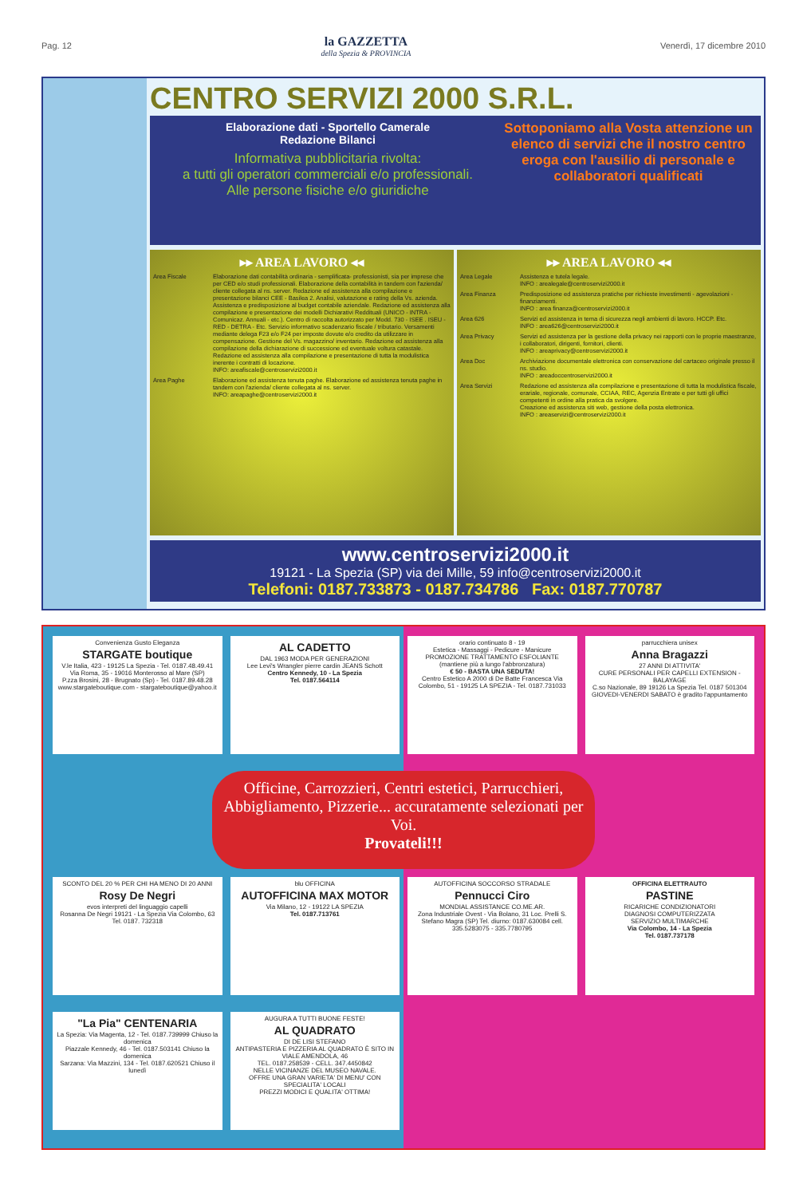Pag. 12
la GAZZETTA
della Spezia & PROVINCIA
Venerdì, 17 dicembre 2010
CENTRO SERVIZI 2000 S.R.L.
Elaborazione dati - Sportello Camerale
Redazione Bilanci
Informativa pubblicitaria rivolta:
a tutti gli operatori commerciali e/o professionali.
Alle persone fisiche e/o giuridiche
Sottoponiamo alla Vosta attenzione un elenco di servizi che il nostro centro eroga con l'ausilio di personale e collaboratori qualificati
▸▸ AREA LAVORO ◂◂
Area Fiscale Elaborazione dati contabilità ordinaria - semplificata- professionisti, sia per imprese che per CED e/o studi professionali. Elaborazione della contabilità in tandem con l'azienda/ cliente collegata al ns. server. Redazione ed assistenza alla compilazione e presentazione bilanci CEE - Basilea 2. Analisi, valutazione e rating della Vs. azienda. Assistenza e predisposizione al budget contabile aziendale. Redazione ed assistenza alla compilazione e presentazione dei modelli Dichiarativi Reddituali (UNICO - INTRA - Comunicaz. Annuali - etc.). Centro di raccolta autorizzato per Modd. 730 - ISEE . ISEU - RED - DETRA - Etc. Servizio informativo scadenzario fiscale / tributario. Versamenti mediante delega F23 e/o F24 per imposte dovute e/o credito da utilizzare in compensazione. Gestione del Vs. magazzino/ inventario. Redazione ed assistenza alla compilazione della dichiarazione di successione ed eventuale voltura catastale. Redazione ed assistenza alla compilazione e presentazione di tutta la modulistica inerente i contratti di locazione.
INFO: areafiscale@centroservizi2000.it
Area Paghe Elaborazione ed assistenza tenuta paghe. Elaborazione ed assistenza tenuta paghe in tandem con l'azienda/ cliente collegata al ns. server.
INFO: areapaghe@centroservizi2000.it
▸▸ AREA LAVORO ◂◂
Area Legale Assistenza e tutela legale.
INFO : arealegale@centroservizi2000.it
Area Finanza Predisposizione ed assistenza pratiche per richieste investimenti - agevolazioni - finanziamenti.
INFO : area finanza@centroservizi2000.it
Area 626 Servizi ed assistenza in tema di sicurezza negli ambienti di lavoro. HCCP. Etc.
INFO : area626@centroservizi2000.it
Area Privacy Servizi ed assistenza per la gestione della privacy nei rapporti con le proprie maestranze, i collaboratori, dirigenti, fornitori, clienti.
INFO : areaprivacy@centroservizi2000.it
Area Doc Archiviazione documentale elettronica con conservazione del cartaceo originale presso il ns. studio.
INFO : areadoccentroservizi2000.it
Area Servizi Redazione ed assistenza alla compilazione e presentazione di tutta la modulistica fiscale, erariale, regionale, comunale, CCIAA, REC, Agenzia Entrate e per tutti gli uffici competenti in ordine alla pratica da svolgere.
Creazione ed assistenza siti web, gestione della posta elettronica.
INFO : areaservizi@centroservizi2000.it
www.centroservizi2000.it
19121 - La Spezia (SP) via dei Mille, 59 info@centroservizi2000.it
Telefoni: 0187.733873 - 0187.734786 Fax: 0187.770787
Convenienza Gusto Eleganza
STARGATE boutique
V.le Italia, 423 - 19125 La Spezia - Tel. 0187.48.49.41
Via Roma, 35 - 19016 Monterosso al Mare (SP)
P.zza Brosini, 28 - Brugnato (Sp) - Tel. 0187.89.48.28
www.stargateboutique.com - stargateboutique@yahoo.it
AL CADETTO
DAL 1963 MODA PER GENERAZIONI
Lee Levi's Wrangler pierre cardin JEANS Schott
Centro Kennedy, 10 - La Spezia
Tel. 0187.564114
orario continuato 8 - 19
Estetica - Massaggi - Pedicure - Manicure
PROMOZIONE TRATTAMENTO ESFOLIANTE (mantiene più a lungo l'abbronzatura)
€ 50 - BASTA UNA SEDUTA!
Centro Estetico A 2000 di De Batte Francesca Via Colombo, 51 - 19125 LA SPEZIA - Tel. 0187.731033
parrucchiera unisex
Anna Bragazzi
27 ANNI DI ATTIVITA'
CURE PERSONALI PER CAPELLI EXTENSION - BALAYAGE
C.so Nazionale, 89 19126 La Spezia Tel. 0187 501304
GIOVEDI-VENERDI SABATO è gradito l'appuntamento
Officine, Carrozzieri, Centri estetici, Parrucchieri, Abbigliamento, Pizzerie... accuratamente selezionati per Voi.
Provateli!!!
SCONTO DEL 20 % PER CHI HA MENO DI 20 ANNI
Rosy De Negri
evos interpreti del linguaggio capelli
Rosanna De Negri 19121 - La Spezia Via Colombo, 63 Tel. 0187. 732318
blu OFFICINA
AUTOFFICINA MAX MOTOR
Via Milano, 12 - 19122 LA SPEZIA
Tel. 0187.713761
AUTOFFICINA SOCCORSO STRADALE
Pennucci Ciro
MONDIAL ASSISTANCE CO.ME.AR.
Zona Industriale Ovest - Via Bolano, 31 Loc. Prelli S. Stefano Magra (SP) Tel. diurno: 0187.630084 cell. 335.5283075 - 335.7780795
OFFICINA ELETTRAUTO
PASTINE
RICARICHE CONDIZIONATORI
DIAGNOSI COMPUTERIZZATA
SERVIZIO MULTIMARCHE
Via Colombo, 14 - La Spezia
Tel. 0187.737178
"La Pia" CENTENARIA
La Spezia: Via Magenta, 12 - Tel. 0187.739999 Chiuso la domenica
Piazzale Kennedy, 46 - Tel. 0187.503141 Chiuso la domenica
Sarzana: Via Mazzini, 134 - Tel. 0187.620521 Chiuso il lunedì
AUGURA A TUTTI BUONE FESTE!
AL QUADRATO
DI DE LISI STEFANO
ANTIPASTERIA E PIZZERIA AL QUADRATO È SITO IN VIALE AMENDOLA, 46
TEL. 0187.258539 - CELL. 347.4450842
NELLE VICINANZE DEL MUSEO NAVALE.
OFFRE UNA GRAN VARIETA' DI MENU' CON SPECIALITA' LOCALI
PREZZI MODICI E QUALITA' OTTIMA!